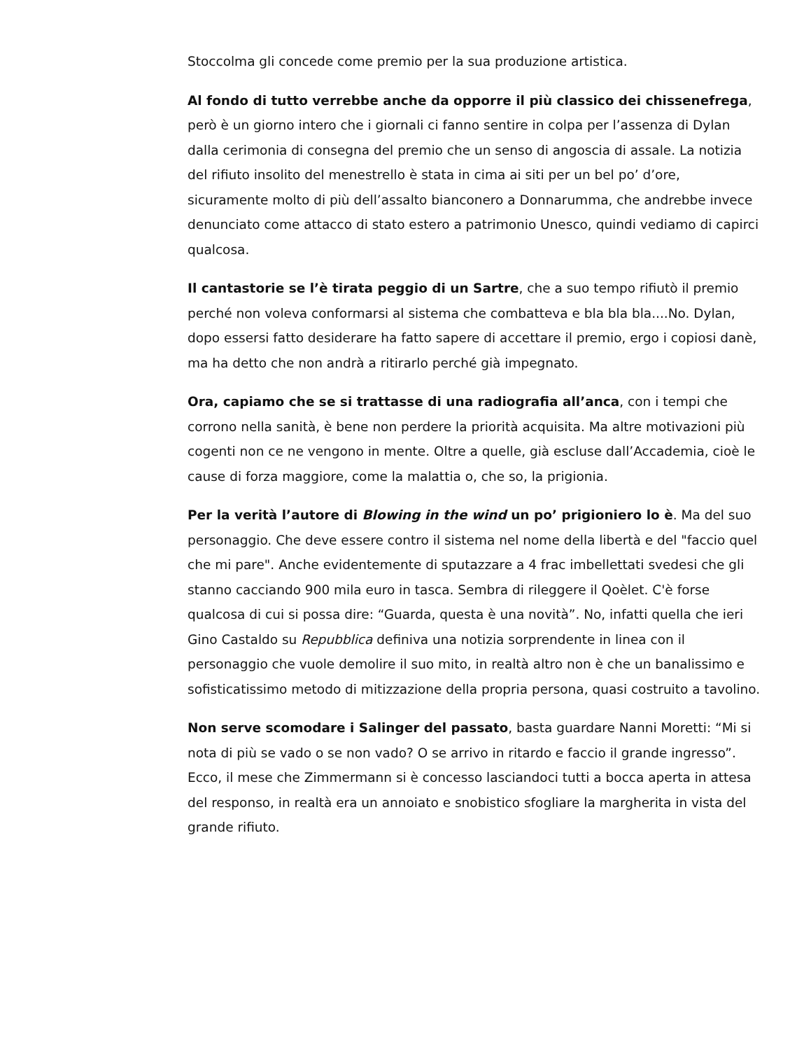Stoccolma gli concede come premio per la sua produzione artistica.
Al fondo di tutto verrebbe anche da opporre il più classico dei chissenefrega, però è un giorno intero che i giornali ci fanno sentire in colpa per l’assenza di Dylan dalla cerimonia di consegna del premio che un senso di angoscia di assale. La notizia del rifiuto insolito del menestrello è stata in cima ai siti per un bel po’ d’ore, sicuramente molto di più dell’assalto bianconero a Donnarumma, che andrebbe invece denunciato come attacco di stato estero a patrimonio Unesco, quindi vediamo di capirci qualcosa.
Il cantastorie se l’è tirata peggio di un Sartre, che a suo tempo rifiutò il premio perché non voleva conformarsi al sistema che combatteva e bla bla bla....No. Dylan, dopo essersi fatto desiderare ha fatto sapere di accettare il premio, ergo i copiosi danè, ma ha detto che non andrà a ritirarlo perché già impegnato.
Ora, capiamo che se si trattasse di una radiografia all’anca, con i tempi che corrono nella sanità, è bene non perdere la priorità acquisita. Ma altre motivazioni più cogenti non ce ne vengono in mente. Oltre a quelle, già escluse dall’Accademia, cioè le cause di forza maggiore, come la malattia o, che so, la prigionia.
Per la verità l’autore di Blowing in the wind un po’ prigioniero lo è. Ma del suo personaggio. Che deve essere contro il sistema nel nome della libertà e del "faccio quel che mi pare". Anche evidentemente di sputazzare a 4 frac imbellettati svedesi che gli stanno cacciando 900 mila euro in tasca. Sembra di rileggere il Qoèlet. C'è forse qualcosa di cui si possa dire: “Guarda, questa è una novità”. No, infatti quella che ieri Gino Castaldo su Repubblica definiva una notizia sorprendente in linea con il personaggio che vuole demolire il suo mito, in realtà altro non è che un banalissimo e sofisticatissimo metodo di mitizzazione della propria persona, quasi costruito a tavolino.
Non serve scomodare i Salinger del passato, basta guardare Nanni Moretti: “Mi si nota di più se vado o se non vado? O se arrivo in ritardo e faccio il grande ingresso”. Ecco, il mese che Zimmermann si è concesso lasciandoci tutti a bocca aperta in attesa del responso, in realtà era un annoiato e snobistico sfogliare la margherita in vista del grande rifiuto.